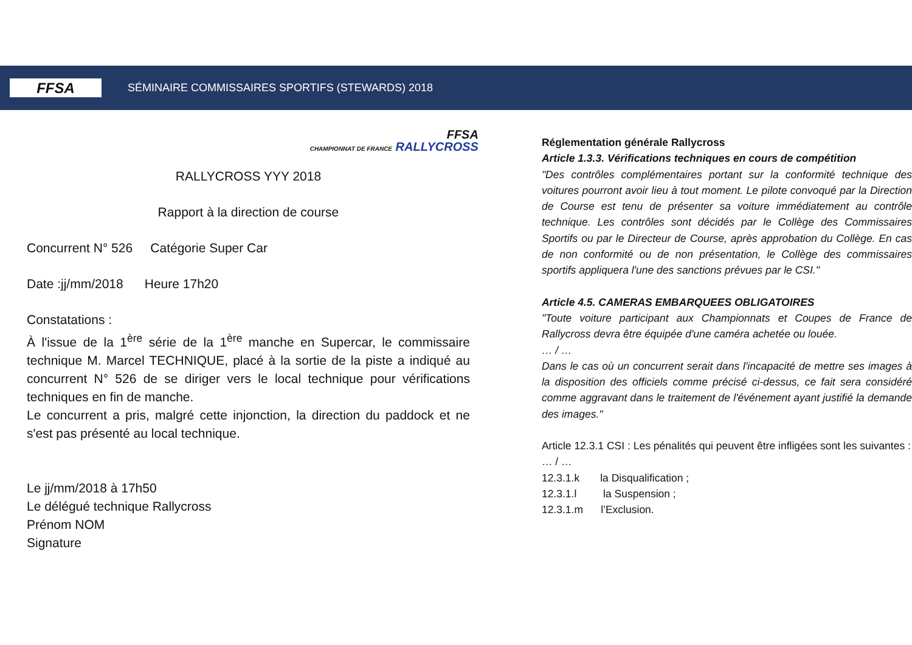FFSA
SÉMINAIRE COMMISSAIRES SPORTIFS (STEWARDS) 2018
FFSA
CHAMPIONNAT DE FRANCE RALLYCROSS
RALLYCROSS YYY 2018
Rapport à la direction de course
Concurrent N° 526 Catégorie Super Car
Date :jj/mm/2018 Heure 17h20
Constatations :
À l'issue de la 1<sup>ère</sup> série de la 1<sup>ère</sup> manche en Supercar, le commissaire technique M. Marcel TECHNIQUE, placé à la sortie de la piste a indiqué au concurrent N° 526 de se diriger vers le local technique pour vérifications techniques en fin de manche.
Le concurrent a pris, malgré cette injonction, la direction du paddock et ne s'est pas présenté au local technique.
Le jj/mm/2018 à 17h50
Le délégué technique Rallycross
Prénom NOM
Signature
Réglementation générale Rallycross
Article 1.3.3. Vérifications techniques en cours de compétition
"Des contrôles complémentaires portant sur la conformité technique des voitures pourront avoir lieu à tout moment. Le pilote convoqué par la Direction de Course est tenu de présenter sa voiture immédiatement au contrôle technique. Les contrôles sont décidés par le Collège des Commissaires Sportifs ou par le Directeur de Course, après approbation du Collège. En cas de non conformité ou de non présentation, le Collège des commissaires sportifs appliquera l'une des sanctions prévues par le CSI."
Article 4.5. CAMERAS EMBARQUEES OBLIGATOIRES
"Toute voiture participant aux Championnats et Coupes de France de Rallycross devra être équipée d'une caméra achetée ou louée.
… / …
Dans le cas où un concurrent serait dans l'incapacité de mettre ses images à la disposition des officiels comme précisé ci-dessus, ce fait sera considéré comme aggravant dans le traitement de l'événement ayant justifié la demande des images."
Article 12.3.1 CSI : Les pénalités qui peuvent être infligées sont les suivantes :
… / …
12.3.1.k la Disqualification ;
12.3.1.l la Suspension ;
12.3.1.m l’Exclusion.